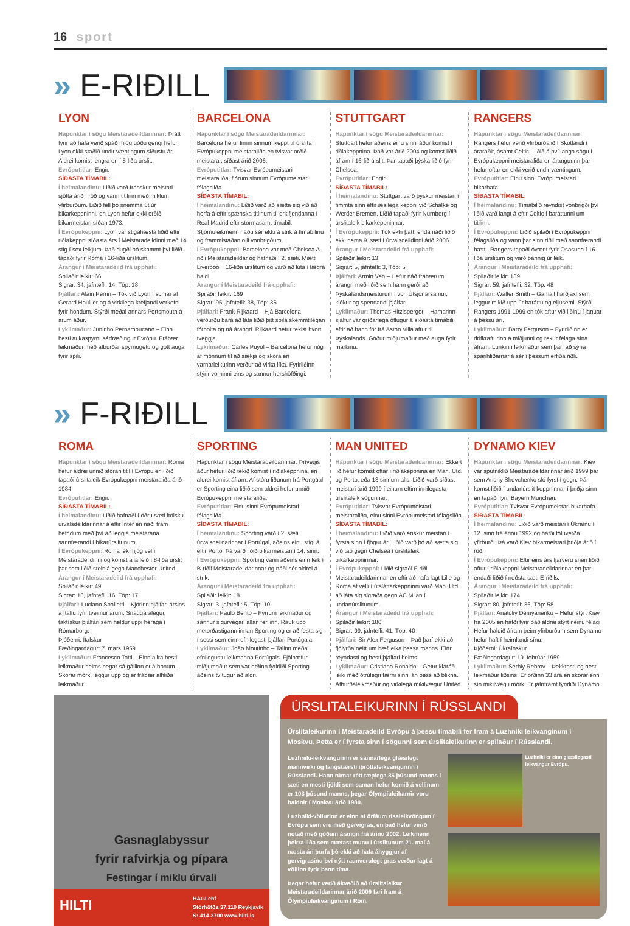16 sport
» E-RIÐILL
LYON
Hápunktar í sögu Meistaradeildarinnar: Þrátt fyrir að hafa verið spáð mjög góðu gengi hefur Lyon ekki staðið undir væntingum síðustu ár. Aldrei komist lengra en í 8-liða úrslit.
Evróputitlar: Engir.
SÍÐASTA TÍMABIL:
Í heimalandinu: Liðið varð franskur meistari sjötta árið í röð og vann titilinn með miklum yfirburðum. Liðið féll þó snemma út úr bikarkeppninni, en Lyon hefur ekki orðið bikarmeistari síðan 1973.
Í Evrópukeppni: Lyon var stigahæsta liðið eftir riðlakeppni síðasta árs í Meistaradeildinni með 14 stig í sex leikjum. Það dugði þó skammt því liðið tapaði fyrir Roma í 16-liða úrslitum.
Árangur í Meistaradeild frá upphafi:
Spilaðir leikir: 66
Sigrar: 34, jafntefli: 14, Töp: 18
Þjálfari: Alain Perrin – Tók við Lyon í sumar af Gerard Houllier og á virkilega krefjandi verkefni fyrir höndum. Stýrði meðal annars Portsmouth á árum áður.
Lykilmaður: Juninho Pernambucano – Einn besti aukaspyrnusérfræðingur Evrópu. Frábær leikmaður með afburðar spyrnugetu og gott auga fyrir spili.
BARCELONA
Hápunktar í sögu Meistaradeildarinnar: Barcelona hefur fimm sinnum keppt til úrslita í Evrópukeppni meistaraliða en tvisvar orðið meistarar, síðast árið 2006.
Evróputitlar: Tvisvar Evrópumeistari meistaraliða, fjórum sinnum Evrópumeistari félagsliða.
SÍÐASTA TÍMABIL:
Í heimalandinu: Liðið varð að sætta sig við að horfa á eftir spænska titlinum til erkifjendanna í Real Madrid eftir stormasamt tímabil. Stjörnuleikmenn náðu sér ekki á strik á tímabilinu og frammistaðan olli vonbrigðum.
Í Evrópukeppni: Barcelona var með Chelsea A-riðli Meistaradeildar og hafnaði í 2. sæti. Mætti Liverpool í 16-liða úrslitum og varð að lúta í lægra haldi.
Árangur í Meistaradeild frá upphafi:
Spilaðir leikir: 169
Sigrar: 95, jafntefli: 38, Töp: 36
Þjálfari: Frank Rijkaard – Hjá Barcelona verðurðu bara að láta liðið þitt spila skemmtilegan fótbolta og ná árangri. Rijkaard hefur tekist hvort tveggja.
Lykilmaður: Carles Puyol – Barcelona hefur nóg af mönnum til að sækja og skora en varnarleikurinn verður að virka líka. Fyrirliðinn stýrir vörninni eins og sannur hershöfðingi.
STUTTGART
Hápunktar í sögu Meistaradeildarinnar: Stuttgart hefur aðeins einu sinni áður komist í riðlakeppnina. Það var árið 2004 og komst liðið áfram í 16-lið úrslit. Þar tapaði þýska liðið fyrir Chelsea.
Evróputitlar: Engir.
SÍÐASTA TÍMABIL:
Í heimalandinu: Stuttgart varð þýskur meistari í fimmta sinn eftir æsilega keppni við Schalke og Werder Bremen. Liðið tapaði fyrir Nurnberg í úrslitaleik bikarkeppninnar.
Í Evrópukeppni: Tók ekki þátt, enda náði liðið ekki nema 9. sæti í úrvalsdeildinni árið 2006.
Árangur í Meistaradeild frá upphafi:
Spilaðir leikir: 13
Sigrar: 5, jafntefli: 3, Töp: 5
Þjálfari: Armin Veh – Hefur náð frábærum árangri með liðið sem hann gerði að Þýskalandsmeisturum í vor. Útsjónarsamur, klókur og spennandi þjálfari.
Lykilmaður: Thomas Hitzlsperger – Hamarinn sjálfur var gríðarlega öflugur á síðasta tímabili eftir að hann fór frá Aston Villa aftur til Þýskalands. Góður miðjumaður með auga fyrir markinu.
RANGERS
Hápunktar í sögu Meistaradeildarinnar: Rangers hefur verið yfirburðalið í Skotlandi í áraraðir, ásamt Celtic. Liðið á því langa sögu í Evrópukeppni meistaraliða en árangurinn þar hefur oftar en ekki verið undir væntingum.
Evróputitlar: Einu sinni Evrópumeistari bikarhafa.
SÍÐASTA TÍMABIL:
Í heimalandinu: Tímabilið reyndist vonbrigði því liðið varð langt á eftir Celtic í baráttunni um titilinn.
Í Evrópukeppni: Liðið spilaði í Evrópukeppni félagsliða og vann þar sinn riðil með sannfærandi hætti. Rangers tapaði óvænt fyrir Osasuna í 16-liða úrslitum og varð þannig úr leik.
Árangur í Meistaradeild frá upphafi:
Spilaðir leikir: 139
Sigrar: 59, jafntefli: 32, Töp: 48
Þjálfari: Walter Smith – Gamall harðjaxl sem leggur mikið upp úr baráttu og eljusemi. Stýrði Rangers 1991-1999 en tók aftur við liðinu í janúar á þessu ári.
Lykilmaður: Barry Ferguson – Fyrirliðinn er drifkrafturinn á miðjunni og rekur félaga sína áfram. Lunkinn leikmaður sem þarf að sýna sparihliðarnar á sér í þessum erfiða riðli.
» F-RIÐILL
ROMA
Hápunktar í sögu Meistaradeildarinnar: Roma hefur aldrei unnið stóran titil í Evrópu en liðið tapaði úrslitaleik Evrópukeppni meistaraliða árið 1984.
Evróputitlar: Engir.
SÍÐASTA TÍMABIL:
Í heimalandinu: Liðið hafnaði í öðru sæti ítölsku úrvalsdeildarinnar á eftir Inter en náði fram hefndum með því að leggja meistarana sannfærandi í bikarúrslitunum.
Í Evrópukeppni: Roma lék mjög vel í Meistaradeildinni og komst alla leið í 8-liða úrslit þar sem liðið steinlá gegn Manchester United.
Árangur í Meistaradeild frá upphafi:
Spilaðir leikir: 49
Sigrar: 16, jafntefli: 16, Töp: 17
Þjálfari: Luciano Spalletti – Kjörinn þjálfari ársins á Ítalíu fyrir tveimur árum. Snaggaralegur, taktískur þjálfari sem heldur uppi heraga í Rómarborg.
Þjóðerni: Ítalskur
Fæðingardagur: 7. mars 1959
Lykilmaður: Francesco Totti – Einn allra besti leikmaður heims þegar sá gállinn er á honum. Skorar mörk, leggur upp og er frábær alhliða leikmaður.
SPORTING
Hápunktar í sögu Meistaradeildarinnar: Þrívegis áður hefur liðið tekið komist í riðlakeppnina, en aldrei komist áfram. Af stóru liðunum frá Portgúal er Sporting eina liðið sem aldrei hefur unnið Evrópukeppni meistaraliða.
Evróputitlar: Einu sinni Evrópumeistari félagsliða.
SÍÐASTA TÍMABIL:
Í heimalandinu: Sporting varð í 2. sæti úrvalsdeildarinnar í Portúgal, aðeins einu stigi á eftir Porto. Þá varð liðið bikarmeistari í 14. sinn.
Í Evrópukeppni: Sporting vann aðeins einn leik í B-riðli Meistaradeildarinnar og náði sér aldrei á strik.
Árangur í Meistaradeild frá upphafi:
Spilaðir leikir: 18
Sigrar: 3, jafntefli: 5, Töp: 10
Þjálfari: Paulo Bento – Fyrrum leikmaður og sannur sigurvegari allan ferilinn. Rauk upp metorðastigann innan Sporting og er að festa sig í sessi sem einn efnilegasti þjálfari Portúgala.
Lykilmaður: João Moutinho – Talinn meðal efnilegustu leikmanna Portúgals. Fjölhæfur miðjumaður sem var orðinn fyrirliði Sporting aðeins tvítugur að aldri.
MAN UNITED
Hápunktar í sögu Meistaradeildarinnar: Ekkert lið hefur komist oftar í riðlakeppnina en Man. Utd. og Porto, eða 13 sinnum alls. Liðið varð síðast meistari árið 1999 í einum eftirminnilegasta úrslitaleik sögunnar.
Evróputitlar: Tvisvar Evrópumeistari meistaraliða, einu sinni Evrópumeistari félagsliða.
SÍÐASTA TÍMABIL:
Í heimalandinu: Liðið varð enskur meistari í fyrsta sinn í fjögur ár. Liðið varð þó að sætta sig við tap gegn Chelsea í úrslitaleik bikarkeppninnar.
Í Evrópukeppni: Liðið sigraði F-riðil Meistaradeildarinnar en eftir að hafa lagt Lille og Roma af velli í útsláttarkeppninni varð Man. Utd. að játa sig sigraða gegn AC Milan í undanúrslitunum.
Árangur í Meistaradeild frá upphafi:
Spilaðir leikir: 180
Sigrar: 99, jafntefli: 41, Töp: 40
Þjálfari: Sir Alex Ferguson – Það þarf ekki að fjölyrða neitt um hæfileika þessa manns. Einn reyndasti og besti þjálfari heims.
Lykilmaður: Cristiano Ronaldo – Getur kláráð leiki með ótrúlegri færni sinni án þess að blikna. Afburðaleikmaður og virkilega mikilvægur United.
DYNAMO KIEV
Hápunktar í sögu Meistaradeildarinnar: Kiev var spútniklið Meistaradeildarinnar árið 1999 þar sem Andriy Shevchenko sló fyrst í gegn. Þá komst liðið í undanúrslit keppninnar í þriðja sinn en tapaði fyrir Bayern Munchen.
Evróputitlar: Tvisvar Evrópumeistari bikarhafa.
SÍÐASTA TÍMABIL:
Í heimalandinu: Liðið varð meistari í Úkraínu í 12. sinn frá árinu 1992 og hafði töluverða yfirburði. Þá varð Kiev bikarmeistari þriðja árið í röð.
Í Evrópukeppni: Eftir eins árs fjarveru sneri liðið aftur í riðlakeppni Meistaradeildarinnar en þar endaði liðið í neðsta sæti E-riðils.
Árangur í Meistaradeild frá upphafi:
Spilaðir leikir: 174
Sigrar: 80, jafntefli: 36, Töp: 58
Þjálfari: Anatoliy Demyanenko – Hefur stýrt Kiev frá 2005 en hafði fyrir það aldrei stýrt neinu félagi. Hefur haldið áfram þeim yfirburðum sem Dynamo hefur haft í heimlandi sínu.
Þjóðerni: Úkraínskur
Fæðingardagur: 19. febrúar 1959
Lykilmaður: Serhiy Rebrov – Þekktasti og besti leikmaður liðsins. Er orðinn 33 ára en skorar enn sín mikilvægu mörk. Er jafnframt fyrirliði Dynamo.
Gasnaglabyssur
fyrir rafvirkja og pípara
Festingar í miklu úrvali
HILTI HAGI ehf
Stórhöfða 37,110 Reykjavík
S: 414-3700 www.hilti.is
ÚRSLITALEIKURINN Í RÚSSLANDI
Úrslitaleikurinn í Meistaradeild Evrópu á þessu tímabili fer fram á Luzhniki leikvanginum í Moskvu. Þetta er í fyrsta sinn í sögunni sem úrslitaleikurinn er spilaður í Rússlandi.
Luzhniki-leikvangurinn er sannarlega glæsilegt mannvirki og langstærsti íþróttaleikvangurinn í Rússlandi. Hann rúmar rétt tæplega 85 þúsund manns í sæti en mesti fjöldi sem saman hefur komið á vellinum er 103 þúsund manns, þegar Ólympíuleikarnir voru haldnir í Moskvu árið 1980.
Luzhniki-völlurinn er einn af örfáum risaleikvöngum í Evrópu sem eru með gervigras, en það hefur verið notað með góðum árangri frá árinu 2002. Leikmenn þeirra liða sem mætast munu í úrslitunum 21. maí á næsta ári þurfa þó ekki að hafa áhyggjur af gervigrasinu því nýtt raunverulegt gras verður lagt á völlinn fyrir þann tíma.
Þegar hefur verið ákveðið að úrslitaleikur Meistaradeildarinnar árið 2009 fari fram á Ólympíuleikvanginum í Róm.
Luzhniki er einn glæsilegasti leikvangur Evrópu.